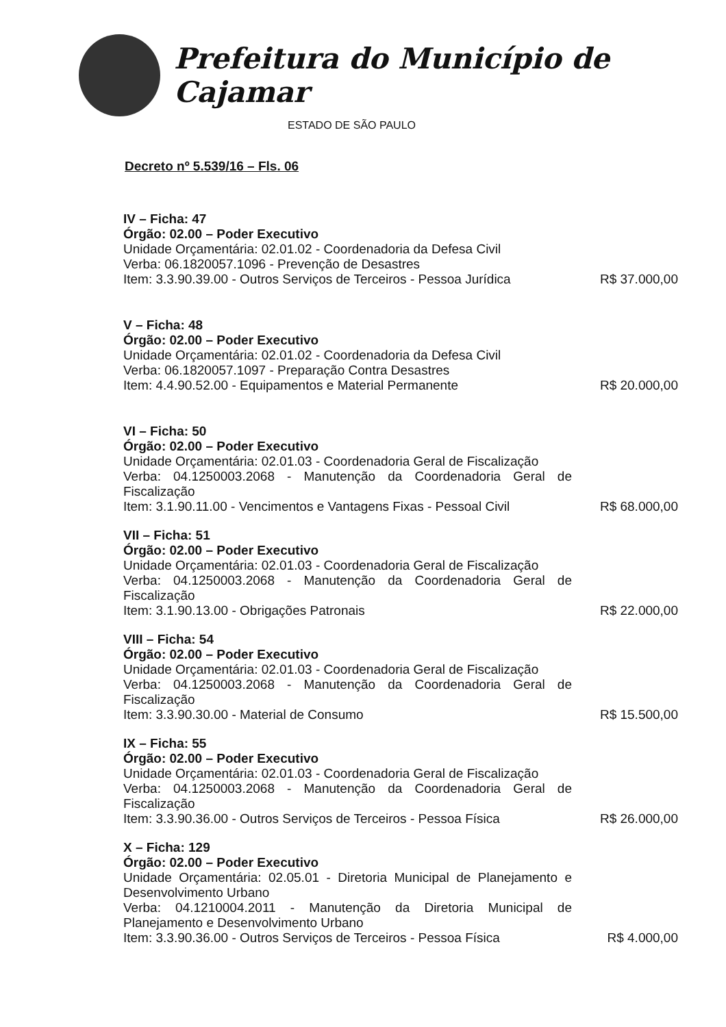Prefeitura do Município de Cajamar
ESTADO DE SÃO PAULO
Decreto nº 5.539/16 – Fls. 06
IV – Ficha: 47
Órgão: 02.00 – Poder Executivo
Unidade Orçamentária: 02.01.02 - Coordenadoria da Defesa Civil
Verba: 06.1820057.1096 - Prevenção de Desastres
Item: 3.3.90.39.00 - Outros Serviços de Terceiros - Pessoa Jurídica R$ 37.000,00
V – Ficha: 48
Órgão: 02.00 – Poder Executivo
Unidade Orçamentária: 02.01.02 - Coordenadoria da Defesa Civil
Verba: 06.1820057.1097 - Preparação Contra Desastres
Item: 4.4.90.52.00 - Equipamentos e Material Permanente R$ 20.000,00
VI – Ficha: 50
Órgão: 02.00 – Poder Executivo
Unidade Orçamentária: 02.01.03 - Coordenadoria Geral de Fiscalização
Verba: 04.1250003.2068 - Manutenção da Coordenadoria Geral de Fiscalização
Item: 3.1.90.11.00 - Vencimentos e Vantagens Fixas - Pessoal Civil R$ 68.000,00
VII – Ficha: 51
Órgão: 02.00 – Poder Executivo
Unidade Orçamentária: 02.01.03 - Coordenadoria Geral de Fiscalização
Verba: 04.1250003.2068 - Manutenção da Coordenadoria Geral de Fiscalização
Item: 3.1.90.13.00 - Obrigações Patronais R$ 22.000,00
VIII – Ficha: 54
Órgão: 02.00 – Poder Executivo
Unidade Orçamentária: 02.01.03 - Coordenadoria Geral de Fiscalização
Verba: 04.1250003.2068 - Manutenção da Coordenadoria Geral de Fiscalização
Item: 3.3.90.30.00 - Material de Consumo R$ 15.500,00
IX – Ficha: 55
Órgão: 02.00 – Poder Executivo
Unidade Orçamentária: 02.01.03 - Coordenadoria Geral de Fiscalização
Verba: 04.1250003.2068 - Manutenção da Coordenadoria Geral de Fiscalização
Item: 3.3.90.36.00 - Outros Serviços de Terceiros - Pessoa Física R$ 26.000,00
X – Ficha: 129
Órgão: 02.00 – Poder Executivo
Unidade Orçamentária: 02.05.01 - Diretoria Municipal de Planejamento e Desenvolvimento Urbano
Verba: 04.1210004.2011 - Manutenção da Diretoria Municipal de Planejamento e Desenvolvimento Urbano
Item: 3.3.90.36.00 - Outros Serviços de Terceiros - Pessoa Física R$ 4.000,00